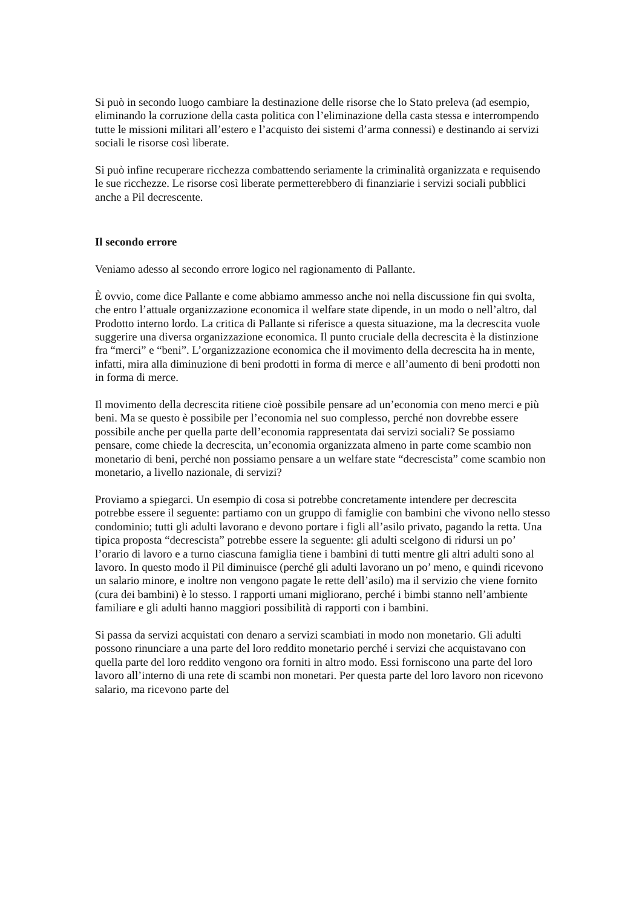Si può in secondo luogo cambiare la destinazione delle risorse che lo Stato preleva (ad esempio, eliminando la corruzione della casta politica con l’eliminazione della casta stessa e interrompendo tutte le missioni militari all’estero e l’acquisto dei sistemi d’arma connessi) e destinando ai servizi sociali le risorse così liberate.
Si può infine recuperare ricchezza combattendo seriamente la criminalità organizzata e requisendo le sue ricchezze. Le risorse così liberate permetterebbero di finanziarie i servizi sociali pubblici anche a Pil decrescente.
Il secondo errore
Veniamo adesso al secondo errore logico nel ragionamento di Pallante.
È ovvio, come dice Pallante e come abbiamo ammesso anche noi nella discussione fin qui svolta, che entro l’attuale organizzazione economica il welfare state dipende, in un modo o nell’altro, dal Prodotto interno lordo. La critica di Pallante si riferisce a questa situazione, ma la decrescita vuole suggerire una diversa organizzazione economica. Il punto cruciale della decrescita è la distinzione fra “merci” e “beni”. L’organizzazione economica che il movimento della decrescita ha in mente, infatti, mira alla diminuzione di beni prodotti in forma di merce e all’aumento di beni prodotti non in forma di merce.
Il movimento della decrescita ritiene cioè possibile pensare ad un’economia con meno merci e più beni. Ma se questo è possibile per l’economia nel suo complesso, perché non dovrebbe essere possibile anche per quella parte dell’economia rappresentata dai servizi sociali? Se possiamo pensare, come chiede la decrescita, un’economia organizzata almeno in parte come scambio non monetario di beni, perché non possiamo pensare a un welfare state “decrescista” come scambio non monetario, a livello nazionale, di servizi?
Proviamo a spiegarci. Un esempio di cosa si potrebbe concretamente intendere per decrescita potrebbe essere il seguente: partiamo con un gruppo di famiglie con bambini che vivono nello stesso condominio; tutti gli adulti lavorano e devono portare i figli all’asilo privato, pagando la retta. Una tipica proposta “decrescista” potrebbe essere la seguente: gli adulti scelgono di ridursi un po’ l’orario di lavoro e a turno ciascuna famiglia tiene i bambini di tutti mentre gli altri adulti sono al lavoro. In questo modo il Pil diminuisce (perché gli adulti lavorano un po’ meno, e quindi ricevono un salario minore, e inoltre non vengono pagate le rette dell’asilo) ma il servizio che viene fornito (cura dei bambini) è lo stesso. I rapporti umani migliorano, perché i bimbi stanno nell’ambiente familiare e gli adulti hanno maggiori possibilità di rapporti con i bambini.
Si passa da servizi acquistati con denaro a servizi scambiati in modo non monetario. Gli adulti possono rinunciare a una parte del loro reddito monetario perché i servizi che acquistavano con quella parte del loro reddito vengono ora forniti in altro modo. Essi forniscono una parte del loro lavoro all’interno di una rete di scambi non monetari. Per questa parte del loro lavoro non ricevono salario, ma ricevono parte del